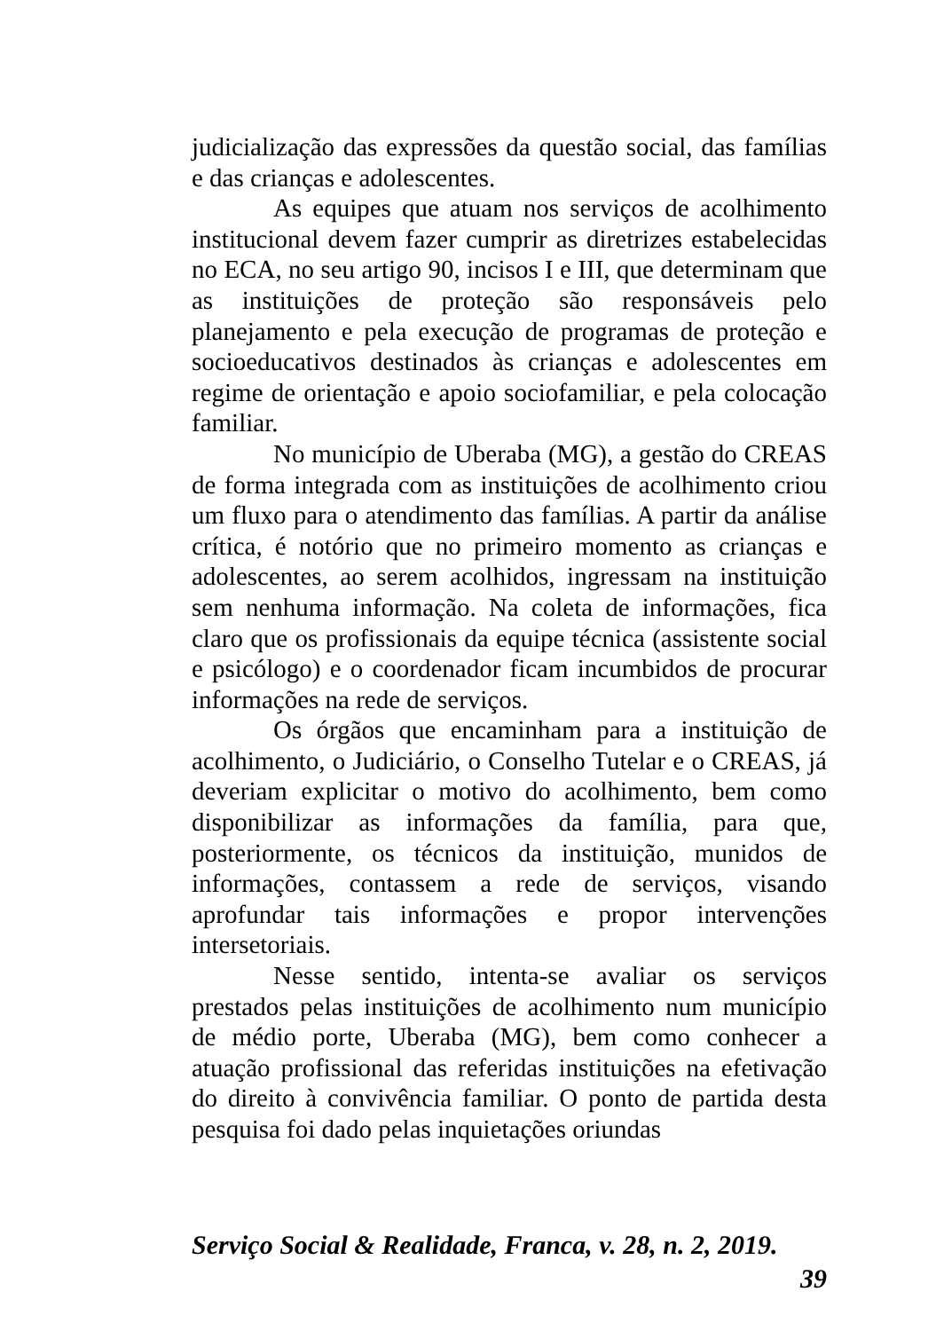judicialização das expressões da questão social, das famílias e das crianças e adolescentes.
As equipes que atuam nos serviços de acolhimento institucional devem fazer cumprir as diretrizes estabelecidas no ECA, no seu artigo 90, incisos I e III, que determinam que as instituições de proteção são responsáveis pelo planejamento e pela execução de programas de proteção e socioeducativos destinados às crianças e adolescentes em regime de orientação e apoio sociofamiliar, e pela colocação familiar.
No município de Uberaba (MG), a gestão do CREAS de forma integrada com as instituições de acolhimento criou um fluxo para o atendimento das famílias. A partir da análise crítica, é notório que no primeiro momento as crianças e adolescentes, ao serem acolhidos, ingressam na instituição sem nenhuma informação. Na coleta de informações, fica claro que os profissionais da equipe técnica (assistente social e psicólogo) e o coordenador ficam incumbidos de procurar informações na rede de serviços.
Os órgãos que encaminham para a instituição de acolhimento, o Judiciário, o Conselho Tutelar e o CREAS, já deveriam explicitar o motivo do acolhimento, bem como disponibilizar as informações da família, para que, posteriormente, os técnicos da instituição, munidos de informações, contassem a rede de serviços, visando aprofundar tais informações e propor intervenções intersetoriais.
Nesse sentido, intenta-se avaliar os serviços prestados pelas instituições de acolhimento num município de médio porte, Uberaba (MG), bem como conhecer a atuação profissional das referidas instituições na efetivação do direito à convivência familiar. O ponto de partida desta pesquisa foi dado pelas inquietações oriundas
Serviço Social & Realidade, Franca, v. 28, n. 2, 2019.
39